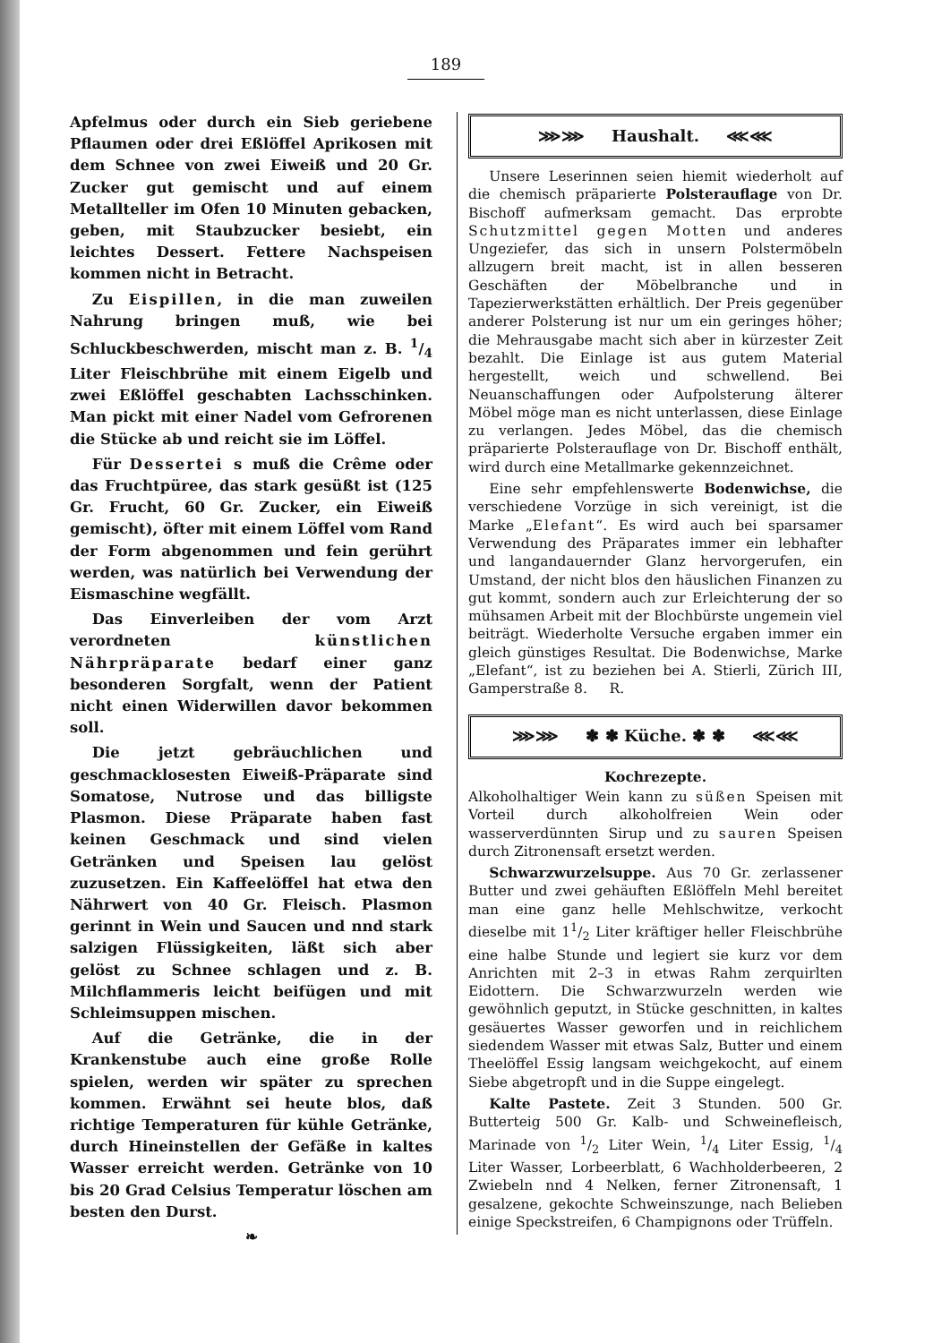189
Apfelmus oder durch ein Sieb geriebene Pflaumen oder drei Eßlöffel Aprikosen mit dem Schnee von zwei Eiweiß und 20 Gr. Zucker gut gemischt und auf einem Metallteller im Ofen 10 Minuten gebacken, geben, mit Staubzucker besiebt, ein leichtes Dessert. Fettere Nachspeisen kommen nicht in Betracht.
Zu Eispillen, in die man zuweilen Nahrung bringen muß, wie bei Schluckbeschwerden, mischt man z. B. 1/4 Liter Fleischbrühe mit einem Eigelb und zwei Eßlöffel geschabten Lachsschinken. Man pickt mit einer Nadel vom Gefrorenen die Stücke ab und reicht sie im Löffel.
Für Dessertei s muß die Crême oder das Fruchtpüree, das stark gesüßt ist (125 Gr. Frucht, 60 Gr. Zucker, ein Eiweiß gemischt), öfter mit einem Löffel vom Rand der Form abgenommen und fein gerührt werden, was natürlich bei Verwendung der Eismaschine wegfällt.
Das Einverleiben der vom Arzt verordneten künstlichen Nährpräparate bedarf einer ganz besonderen Sorgfalt, wenn der Patient nicht einen Widerwillen davor bekommen soll.
Die jetzt gebräuchlichen und geschmacklosesten Eiweiß-Präparate sind Somatose, Nutrose und das billigste Plasmon. Diese Präparate haben fast keinen Geschmack und sind vielen Getränken und Speisen lau gelöst zuzusetzen. Ein Kaffeelöffel hat etwa den Nährwert von 40 Gr. Fleisch. Plasmon gerinnt in Wein und Saucen und nnd stark salzigen Flüssigkeiten, läßt sich aber gelöst zu Schnee schlagen und z. B. Milchflammeris leicht beifügen und mit Schleimsuppen mischen.
Auf die Getränke, die in der Krankenstube auch eine große Rolle spielen, werden wir später zu sprechen kommen. Erwähnt sei heute blos, daß richtige Temperaturen für kühle Getränke, durch Hineinstellen der Gefäße in kaltes Wasser erreicht werden. Getränke von 10 bis 20 Grad Celsius Temperatur löschen am besten den Durst.
❧
⋙⋙ Haushalt. ⋘⋘
Unsere Leserinnen seien hiemit wiederholt auf die chemisch präparierte Polsterauflage von Dr. Bischoff aufmerksam gemacht. Das erprobte Schutzmittel gegen Motten und anderes Ungeziefer, das sich in unsern Polstermöbeln allzugern breit macht, ist in allen besseren Geschäften der Möbelbranche und in Tapezierwerkstätten erhältlich. Der Preis gegenüber anderer Polsterung ist nur um ein geringes höher; die Mehrausgabe macht sich aber in kürzester Zeit bezahlt. Die Einlage ist aus gutem Material hergestellt, weich und schwellend. Bei Neuanschaffungen oder Aufpolsterung älterer Möbel möge man es nicht unterlassen, diese Einlage zu verlangen. Jedes Möbel, das die chemisch präparierte Polsterauflage von Dr. Bischoff enthält, wird durch eine Metallmarke gekennzeichnet.
Eine sehr empfehlenswerte Bodenwichse, die verschiedene Vorzüge in sich vereinigt, ist die Marke „Elefant“. Es wird auch bei sparsamer Verwendung des Präparates immer ein lebhafter und langandauernder Glanz hervorgerufen, ein Umstand, der nicht blos den häuslichen Finanzen zu gut kommt, sondern auch zur Erleichterung der so mühsamen Arbeit mit der Blochbürste ungemein viel beiträgt. Wiederholte Versuche ergaben immer ein gleich günstiges Resultat. Die Bodenwichse, Marke „Elefant“, ist zu beziehen bei A. Stierli, Zürich III, Gamperstraße 8. R.
⋙⋙ ✽ ✽ Küche. ✽ ✽ ⋘⋘
Kochrezepte.
Alkoholhaltiger Wein kann zu süßen Speisen mit Vorteil durch alkoholfreien Wein oder wasserverdünnten Sirup und zu sauren Speisen durch Zitronensaft ersetzt werden.
Schwarzwurzelsuppe. Aus 70 Gr. zerlassener Butter und zwei gehäuften Eßlöffeln Mehl bereitet man eine ganz helle Mehlschwitze, verkocht dieselbe mit 11/2 Liter kräftiger heller Fleischbrühe eine halbe Stunde und legiert sie kurz vor dem Anrichten mit 2–3 in etwas Rahm zerquirlten Eidottern. Die Schwarzwurzeln werden wie gewöhnlich geputzt, in Stücke geschnitten, in kaltes gesäuertes Wasser geworfen und in reichlichem siedendem Wasser mit etwas Salz, Butter und einem Theelöffel Essig langsam weichgekocht, auf einem Siebe abgetropft und in die Suppe eingelegt.
Kalte Pastete. Zeit 3 Stunden. 500 Gr. Butterteig 500 Gr. Kalb- und Schweinefleisch, Marinade von 1/2 Liter Wein, 1/4 Liter Essig, 1/4 Liter Wasser, Lorbeerblatt, 6 Wachholderbeeren, 2 Zwiebeln nnd 4 Nelken, ferner Zitronensaft, 1 gesalzene, gekochte Schweinszunge, nach Belieben einige Speckstreifen, 6 Champignons oder Trüffeln.